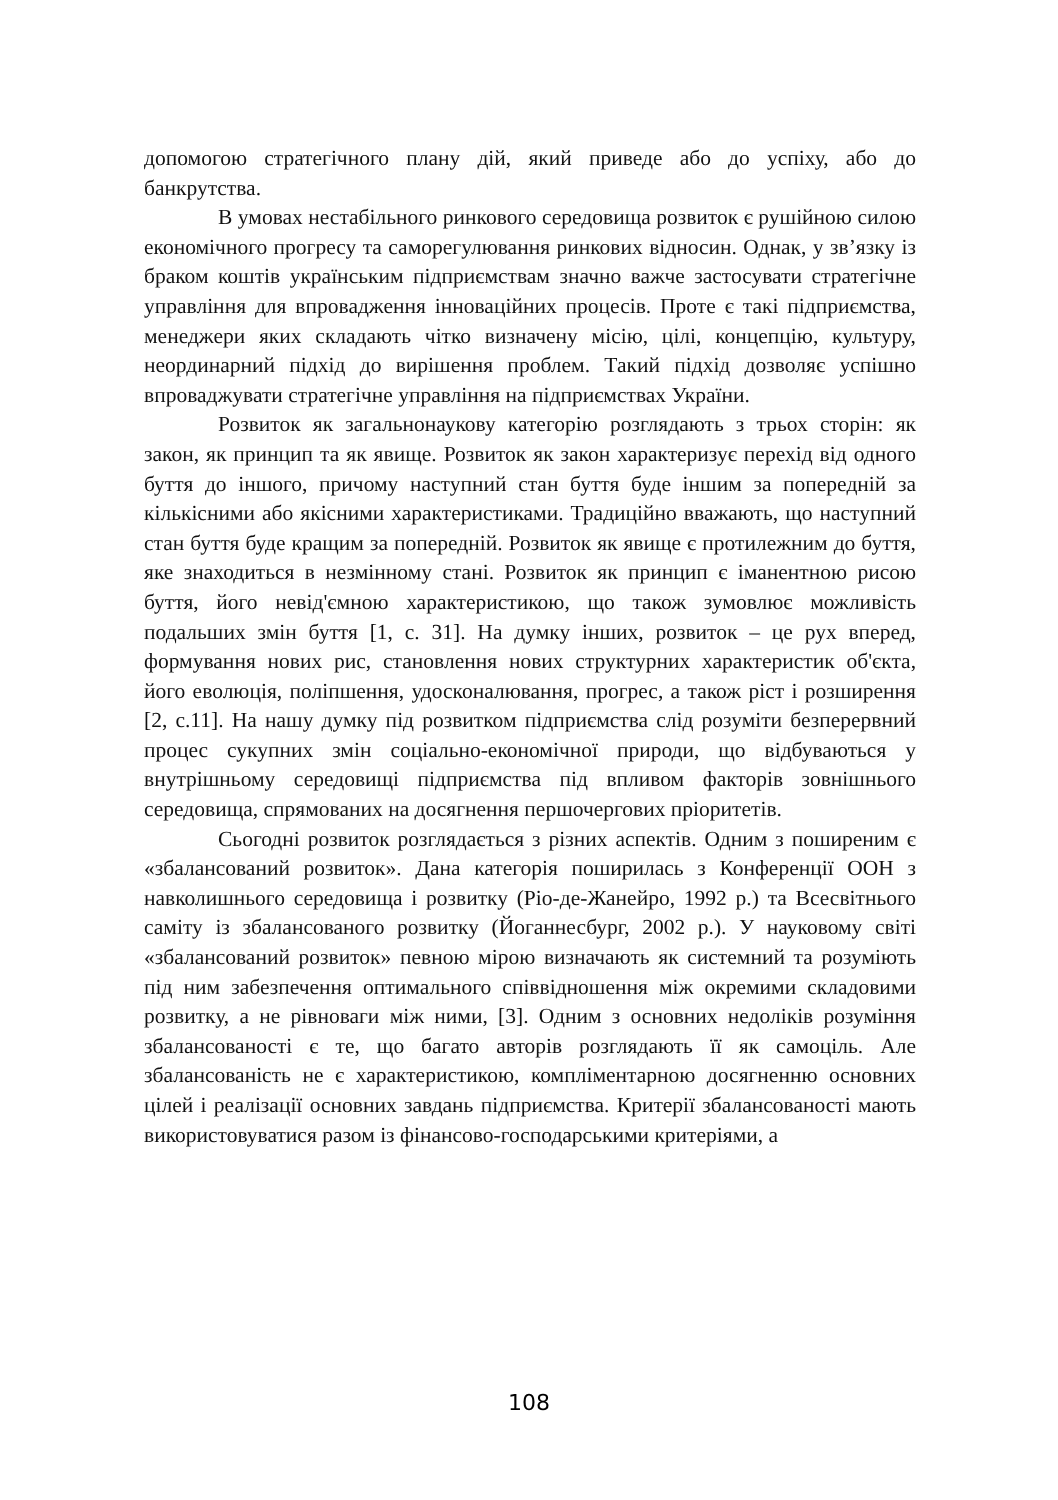допомогою стратегічного плану дій, який приведе або до успіху, або до банкрутства.
В умовах нестабільного ринкового середовища розвиток є рушійною силою економічного прогресу та саморегулювання ринкових відносин. Однак, у зв’язку із браком коштів українським підприємствам значно важче застосувати стратегічне управління для впровадження інноваційних процесів. Проте є такі підприємства, менеджери яких складають чітко визначену місію, цілі, концепцію, культуру, неординарний підхід до вирішення проблем. Такий підхід дозволяє успішно впроваджувати стратегічне управління на підприємствах України.
Розвиток як загальнонаукову категорію розглядають з трьох сторін: як закон, як принцип та як явище. Розвиток як закон характеризує перехід від одного буття до іншого, причому наступний стан буття буде іншим за попередній за кількісними або якісними характеристиками. Традиційно вважають, що наступний стан буття буде кращим за попередній. Розвиток як явище є протилежним до буття, яке знаходиться в незмінному стані. Розвиток як принцип є іманентною рисою буття, його невід'ємною характеристикою, що також зумовлює можливість подальших змін буття [1, с. 31]. На думку інших, розвиток – це рух вперед, формування нових рис, становлення нових структурних характеристик об'єкта, його еволюція, поліпшення, удосконалювання, прогрес, а також ріст і розширення [2, с.11]. На нашу думку під розвитком підприємства слід розуміти безперервний процес сукупних змін соціально-економічної природи, що відбуваються у внутрішньому середовищі підприємства під впливом факторів зовнішнього середовища, спрямованих на досягнення першочергових пріоритетів.
Сьогодні розвиток розглядається з різних аспектів. Одним з поширеним є «збалансований розвиток». Дана категорія поширилась з Конференції ООН з навколишнього середовища і розвитку (Ріо-де-Жанейро, 1992 р.) та Всесвітнього саміту із збалансованого розвитку (Йоганнесбург, 2002 р.). У науковому світі «збалансований розвиток» певною мірою визначають як системний та розуміють під ним забезпечення оптимального співвідношення між окремими складовими розвитку, а не рівноваги між ними, [3]. Одним з основних недоліків розуміння збалансованості є те, що багато авторів розглядають її як самоціль. Але збалансованість не є характеристикою, компліментарною досягненню основних цілей і реалізації основних завдань підприємства. Критерії збалансованості мають використовуватися разом із фінансово-господарськими критеріями, а
108